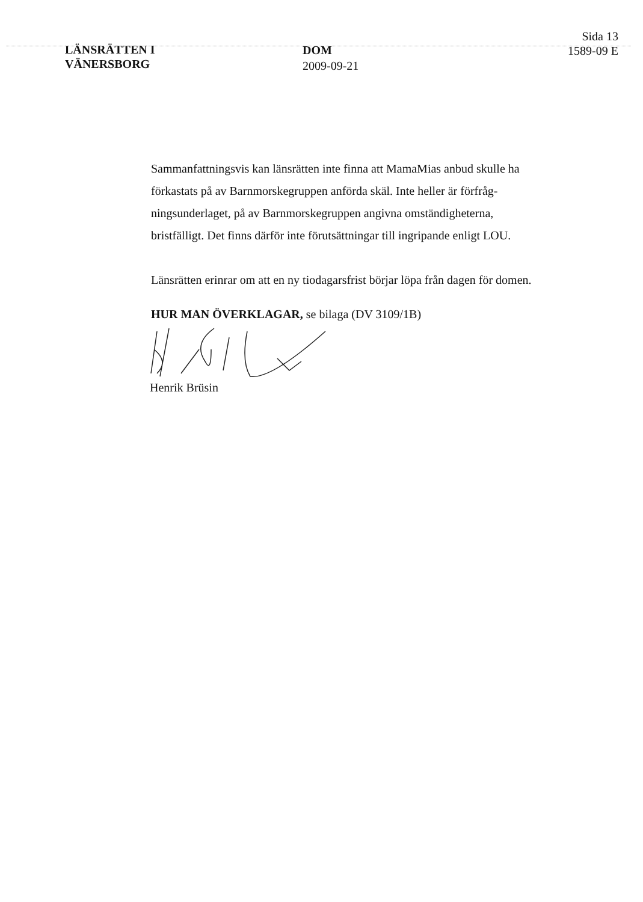LÄNSRÄTTEN I
VÄNERSBORG
DOM
2009-09-21
Sida 13
1589-09 E
Sammanfattningsvis kan länsrätten inte finna att MamaMias anbud skulle ha förkastats på av Barnmorskegruppen anförda skäl. Inte heller är förfråg-ningsunderlaget, på av Barnmorskegruppen angivna omständigheterna, bristfälligt. Det finns därför inte förutsättningar till ingripande enligt LOU.
Länsrätten erinrar om att en ny tiodagarsfrist börjar löpa från dagen för domen.
HUR MAN ÖVERKLAGAR, se bilaga (DV 3109/1B)
Henrik Brüsin